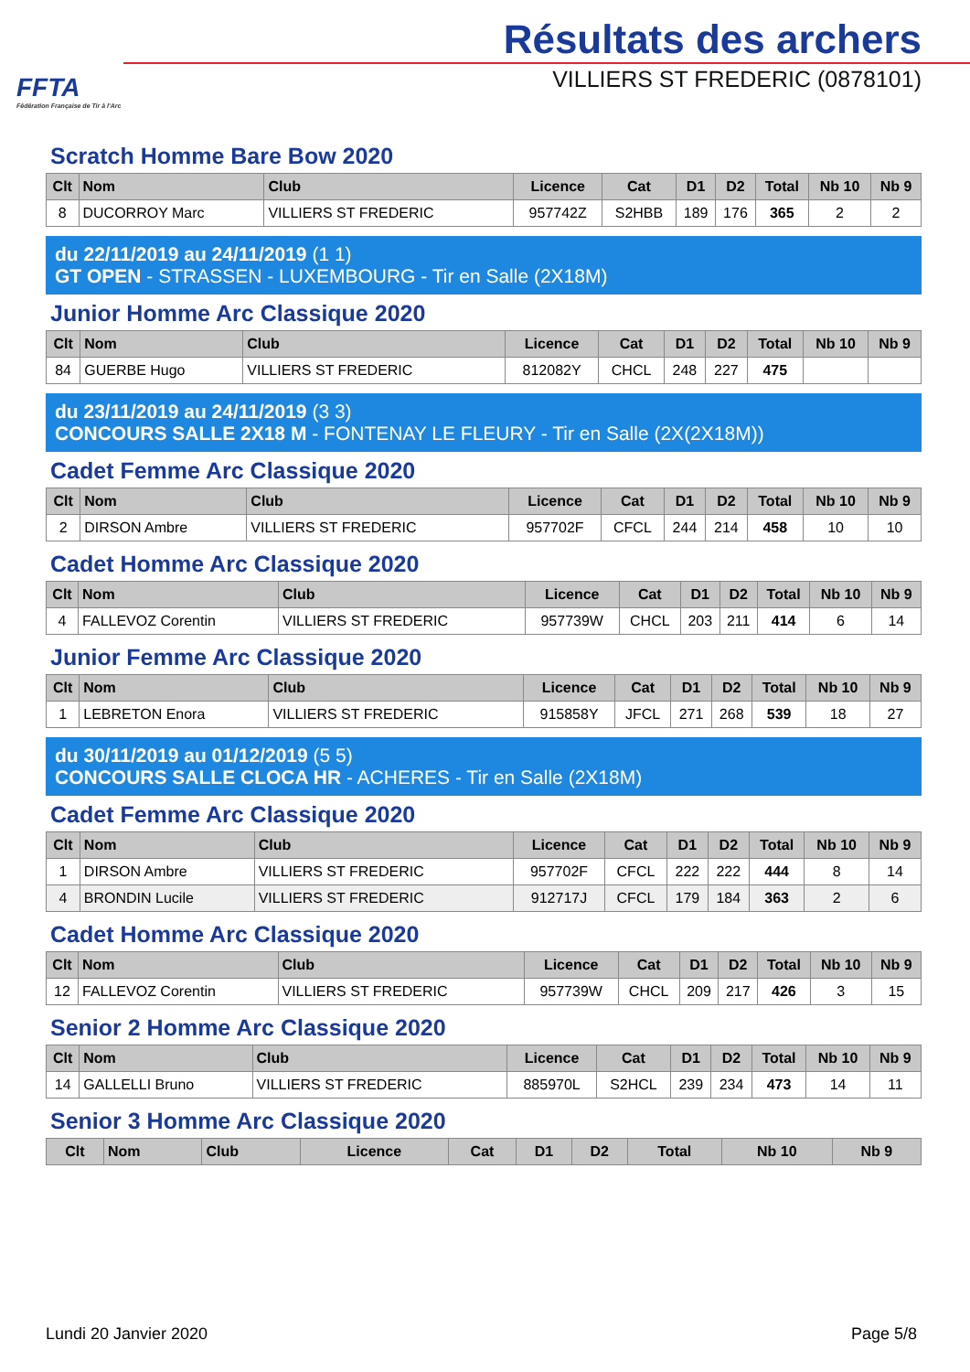FFTA
Fédération Française de Tir à l'Arc
Résultats des archers
VILLIERS ST FREDERIC (0878101)
Scratch Homme Bare Bow 2020
| Clt | Nom | Club | Licence | Cat | D1 | D2 | Total | Nb 10 | Nb 9 |
| --- | --- | --- | --- | --- | --- | --- | --- | --- | --- |
| 8 | DUCORROY Marc | VILLIERS ST FREDERIC | 957742Z | S2HBB | 189 | 176 | 365 | 2 | 2 |
du 22/11/2019 au 24/11/2019 (1 1)
GT OPEN - STRASSEN - LUXEMBOURG - Tir en Salle (2X18M)
Junior Homme Arc Classique 2020
| Clt | Nom | Club | Licence | Cat | D1 | D2 | Total | Nb 10 | Nb 9 |
| --- | --- | --- | --- | --- | --- | --- | --- | --- | --- |
| 84 | GUERBE Hugo | VILLIERS ST FREDERIC | 812082Y | CHCL | 248 | 227 | 475 | | |
du 23/11/2019 au 24/11/2019 (3 3)
CONCOURS SALLE 2X18 M - FONTENAY LE FLEURY - Tir en Salle (2X(2X18M))
Cadet Femme Arc Classique 2020
| Clt | Nom | Club | Licence | Cat | D1 | D2 | Total | Nb 10 | Nb 9 |
| --- | --- | --- | --- | --- | --- | --- | --- | --- | --- |
| 2 | DIRSON Ambre | VILLIERS ST FREDERIC | 957702F | CFCL | 244 | 214 | 458 | 10 | 10 |
Cadet Homme Arc Classique 2020
| Clt | Nom | Club | Licence | Cat | D1 | D2 | Total | Nb 10 | Nb 9 |
| --- | --- | --- | --- | --- | --- | --- | --- | --- | --- |
| 4 | FALLEVOZ Corentin | VILLIERS ST FREDERIC | 957739W | CHCL | 203 | 211 | 414 | 6 | 14 |
Junior Femme Arc Classique 2020
| Clt | Nom | Club | Licence | Cat | D1 | D2 | Total | Nb 10 | Nb 9 |
| --- | --- | --- | --- | --- | --- | --- | --- | --- | --- |
| 1 | LEBRETON Enora | VILLIERS ST FREDERIC | 915858Y | JFCL | 271 | 268 | 539 | 18 | 27 |
du 30/11/2019 au 01/12/2019 (5 5)
CONCOURS SALLE CLOCA HR - ACHERES - Tir en Salle (2X18M)
Cadet Femme Arc Classique 2020
| Clt | Nom | Club | Licence | Cat | D1 | D2 | Total | Nb 10 | Nb 9 |
| --- | --- | --- | --- | --- | --- | --- | --- | --- | --- |
| 1 | DIRSON Ambre | VILLIERS ST FREDERIC | 957702F | CFCL | 222 | 222 | 444 | 8 | 14 |
| 4 | BRONDIN Lucile | VILLIERS ST FREDERIC | 912717J | CFCL | 179 | 184 | 363 | 2 | 6 |
Cadet Homme Arc Classique 2020
| Clt | Nom | Club | Licence | Cat | D1 | D2 | Total | Nb 10 | Nb 9 |
| --- | --- | --- | --- | --- | --- | --- | --- | --- | --- |
| 12 | FALLEVOZ Corentin | VILLIERS ST FREDERIC | 957739W | CHCL | 209 | 217 | 426 | 3 | 15 |
Senior 2 Homme Arc Classique 2020
| Clt | Nom | Club | Licence | Cat | D1 | D2 | Total | Nb 10 | Nb 9 |
| --- | --- | --- | --- | --- | --- | --- | --- | --- | --- |
| 14 | GALLELLI Bruno | VILLIERS ST FREDERIC | 885970L | S2HCL | 239 | 234 | 473 | 14 | 11 |
Senior 3 Homme Arc Classique 2020
| Clt | Nom | Club | Licence | Cat | D1 | D2 | Total | Nb 10 | Nb 9 |
| --- | --- | --- | --- | --- | --- | --- | --- | --- | --- |
Lundi 20 Janvier 2020 Page 5/8